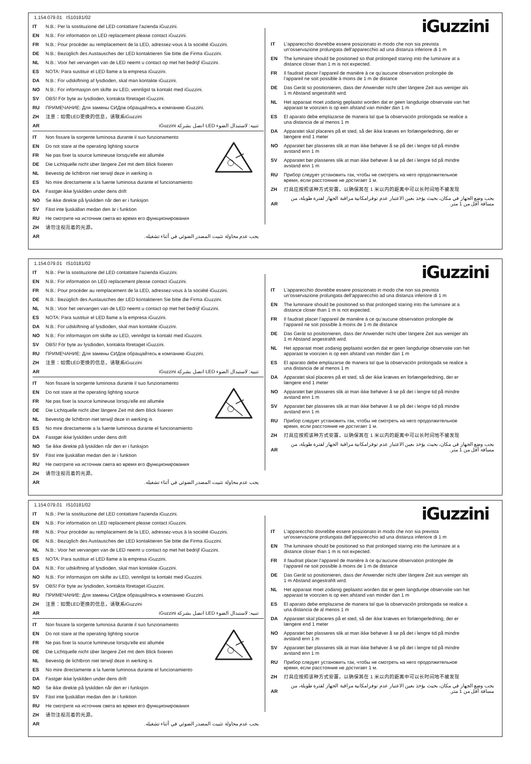1.154.079.01 IS10181/02
IT N.B.: Per la sostituzione del LED contattare l'azienda iGuzzini.
EN N.B.: For information on LED replacement please contact iGuzzini.
FR N.B.: Pour procéder au remplacement de la LED, adressez-vous à la société iGuzzini.
DE N.B.: Bezüglich des Austausches der LED kontaktieren Sie bitte die Firma iGuzzini.
NL N.B.: Voor het vervangen van de LED neemt u contact op met het bedrijf iGuzzini.
ES NOTA: Para sustituir el LED llame a la empresa iGuzzini.
DA N.B.: For udskiftning af lysdioden, skal man kontakte iGuzzini.
NO N.B.: For informasjon om skifte av LED, vennligst ta kontakt med iGuzzini.
SV OBS! För byte av lysdioden, kontakta företaget iGuzzini.
RU ПРИМЕЧАНИЕ: Для замены СИДов обращайтесь в компанию iGuzzini.
ZH 注意：如需LED更换的信息，请联系iGuzzini
AR تنبيه: لاستبدال الضوء LED اتصل بشركة iGuzzini
IT Non fissare la sorgente luminosa durante il suo funzionamento
EN Do not stare at the operating lighting source
FR Ne pas fixer la source lumineuse lorsqu’elle est allumée
DE Die Lichtquelle nicht über längere Zeit mit dem Blick fixieren
NL Bevestig de lichtbron niet terwijl deze in werking is
ES No mire directamente a la fuente luminosa durante el funcionamiento
DA Fastgør ikke lyskilden under dens drift
NO Se ikke direkte på lyskilden når den er i funksjon
SV Fäst inte ljuskällan medan den är i funktion
RU Не смотрите на источник света во время его функционирования
ZH 请勿注视亮着的光源。
AR يجب عدم محاولة تثبيت المصدر الضوئي في أثناء تشغيله.
iGuzzini
IT L'apparecchio dovrebbe essere posizionato in modo che non sia prevista
un'osservazione prolungata dell'apparecchio ad una distanza inferiore di 1 m
EN The luminaire should be positioned so that prolonged staring into the luminaire at a
distance closer than 1 m is not expected.
FR Il faudrait placer l’appareil de manière à ce qu’aucune observation prolongée de
l’appareil ne soit possible à moins de 1 m de distance
DE Das Gerät so positionieren, dass der Anwender nicht über längere Zeit aus weniger als
1 m Abstand angestrahlt wird.
NL Het apparaat moet zodanig geplaatst worden dat er geen langdurige observatie van het
apparaat te voorzien is op een afstand van minder dan 1 m
ES El aparato debe emplazarse de manera tal que la observación prolongada se realice a
una distancia de al menos 1 m
DA Apparatet skal placeres på et sted, så der ikke kræves en forlængerledning, der er
længere end 1 meter
NO Apparatet bør plasseres slik at man ikke behøver å se på det i lengre tid på mindre
avstand enn 1 m
SV Apparatet bør plasseres slik at man ikke behøver å se på det i lengre tid på mindre
avstand enn 1 m
RU Прибор следует установить так, чтобы не смотреть на него продолжительное
время, если расстояние не достигает 1 м.
ZH 灯具应按照该种方式安置，以确保其在 1 米以内的距离中可以长时间地不被发现
AR يجب وضع الجهاز في مكان، بحيث يؤخذ بعين الاعتبار عدم توفرامكانية مراقبة الجهاز لفترة طويلة، من مسافة أقل من 1 متر.
1.154.079.01 IS10181/02
IT N.B.: Per la sostituzione del LED contattare l'azienda iGuzzini.
EN N.B.: For information on LED replacement please contact iGuzzini.
FR N.B.: Pour procéder au remplacement de la LED, adressez-vous à la société iGuzzini.
DE N.B.: Bezüglich des Austausches der LED kontaktieren Sie bitte die Firma iGuzzini.
NL N.B.: Voor het vervangen van de LED neemt u contact op met het bedrijf iGuzzini.
ES NOTA: Para sustituir el LED llame a la empresa iGuzzini.
DA N.B.: For udskiftning af lysdioden, skal man kontakte iGuzzini.
NO N.B.: For informasjon om skifte av LED, vennligst ta kontakt med iGuzzini.
SV OBS! För byte av lysdioden, kontakta företaget iGuzzini.
RU ПРИМЕЧАНИЕ: Для замены СИДов обращайтесь в компанию iGuzzini.
ZH 注意：如需LED更换的信息，请联系iGuzzini
AR تنبيه: لاستبدال الضوء LED اتصل بشركة iGuzzini
IT Non fissare la sorgente luminosa durante il suo funzionamento
EN Do not stare at the operating lighting source
FR Ne pas fixer la source lumineuse lorsqu’elle est allumée
DE Die Lichtquelle nicht über längere Zeit mit dem Blick fixieren
NL Bevestig de lichtbron niet terwijl deze in werking is
ES No mire directamente a la fuente luminosa durante el funcionamiento
DA Fastgør ikke lyskilden under dens drift
NO Se ikke direkte på lyskilden når den er i funksjon
SV Fäst inte ljuskällan medan den är i funktion
RU Не смотрите на источник света во время его функционирования
ZH 请勿注视亮着的光源。
AR يجب عدم محاولة تثبيت المصدر الضوئي في أثناء تشغيله.
iGuzzini
IT L'apparecchio dovrebbe essere posizionato in modo che non sia prevista
un'osservazione prolungata dell'apparecchio ad una distanza inferiore di 1 m
EN The luminaire should be positioned so that prolonged staring into the luminaire at a
distance closer than 1 m is not expected.
FR Il faudrait placer l’appareil de manière à ce qu’aucune observation prolongée de
l’appareil ne soit possible à moins de 1 m de distance
DE Das Gerät so positionieren, dass der Anwender nicht über längere Zeit aus weniger als
1 m Abstand angestrahlt wird.
NL Het apparaat moet zodanig geplaatst worden dat er geen langdurige observatie van het
apparaat te voorzien is op een afstand van minder dan 1 m
ES El aparato debe emplazarse de manera tal que la observación prolongada se realice a
una distancia de al menos 1 m
DA Apparatet skal placeres på et sted, så der ikke kræves en forlængerledning, der er
længere end 1 meter
NO Apparatet bør plasseres slik at man ikke behøver å se på det i lengre tid på mindre
avstand enn 1 m
SV Apparatet bør plasseres slik at man ikke behøver å se på det i lengre tid på mindre
avstand enn 1 m
RU Прибор следует установить так, чтобы не смотреть на него продолжительное
время, если расстояние не достигает 1 м.
ZH 灯具应按照该种方式安置，以确保其在 1 米以内的距离中可以长时间地不被发现
AR يجب وضع الجهاز في مكان، بحيث يؤخذ بعين الاعتبار عدم توفرامكانية مراقبة الجهاز لفترة طويلة، من مسافة أقل من 1 متر.
1.154.079.01 IS10181/02
IT N.B.: Per la sostituzione del LED contattare l'azienda iGuzzini.
EN N.B.: For information on LED replacement please contact iGuzzini.
FR N.B.: Pour procéder au remplacement de la LED, adressez-vous à la société iGuzzini.
DE N.B.: Bezüglich des Austausches der LED kontaktieren Sie bitte die Firma iGuzzini.
NL N.B.: Voor het vervangen van de LED neemt u contact op met het bedrijf iGuzzini.
ES NOTA: Para sustituir el LED llame a la empresa iGuzzini.
DA N.B.: For udskiftning af lysdioden, skal man kontakte iGuzzini.
NO N.B.: For informasjon om skifte av LED, vennligst ta kontakt med iGuzzini.
SV OBS! För byte av lysdioden, kontakta företaget iGuzzini.
RU ПРИМЕЧАНИЕ: Для замены СИДов обращайтесь в компанию iGuzzini.
ZH 注意：如需LED更换的信息，请联系iGuzzini
AR تنبيه: لاستبدال الضوء LED اتصل بشركة iGuzzini
IT Non fissare la sorgente luminosa durante il suo funzionamento
EN Do not stare at the operating lighting source
FR Ne pas fixer la source lumineuse lorsqu’elle est allumée
DE Die Lichtquelle nicht über längere Zeit mit dem Blick fixieren
NL Bevestig de lichtbron niet terwijl deze in werking is
ES No mire directamente a la fuente luminosa durante el funcionamiento
DA Fastgør ikke lyskilden under dens drift
NO Se ikke direkte på lyskilden når den er i funksjon
SV Fäst inte ljuskällan medan den är i funktion
RU Не смотрите на источник света во время его функционирования
ZH 请勿注视亮着的光源。
AR يجب عدم محاولة تثبيت المصدر الضوئي في أثناء تشغيله.
iGuzzini
IT L'apparecchio dovrebbe essere posizionato in modo che non sia prevista
un'osservazione prolungata dell'apparecchio ad una distanza inferiore di 1 m
EN The luminaire should be positioned so that prolonged staring into the luminaire at a
distance closer than 1 m is not expected.
FR Il faudrait placer l’appareil de manière à ce qu’aucune observation prolongée de
l’appareil ne soit possible à moins de 1 m de distance
DE Das Gerät so positionieren, dass der Anwender nicht über längere Zeit aus weniger als
1 m Abstand angestrahlt wird.
NL Het apparaat moet zodanig geplaatst worden dat er geen langdurige observatie van het
apparaat te voorzien is op een afstand van minder dan 1 m
ES El aparato debe emplazarse de manera tal que la observación prolongada se realice a
una distancia de al menos 1 m
DA Apparatet skal placeres på et sted, så der ikke kræves en forlængerledning, der er
længere end 1 meter
NO Apparatet bør plasseres slik at man ikke behøver å se på det i lengre tid på mindre
avstand enn 1 m
SV Apparatet bør plasseres slik at man ikke behøver å se på det i lengre tid på mindre
avstand enn 1 m
RU Прибор следует установить так, чтобы не смотреть на него продолжительное
время, если расстояние не достигает 1 м.
ZH 灯具应按照该种方式安置，以确保其在 1 米以内的距离中可以长时间地不被发现
AR يجب وضع الجهاز في مكان، بحيث يؤخذ بعين الاعتبار عدم توفرامكانية مراقبة الجهاز لفترة طويلة، من مسافة أقل من 1 متر.